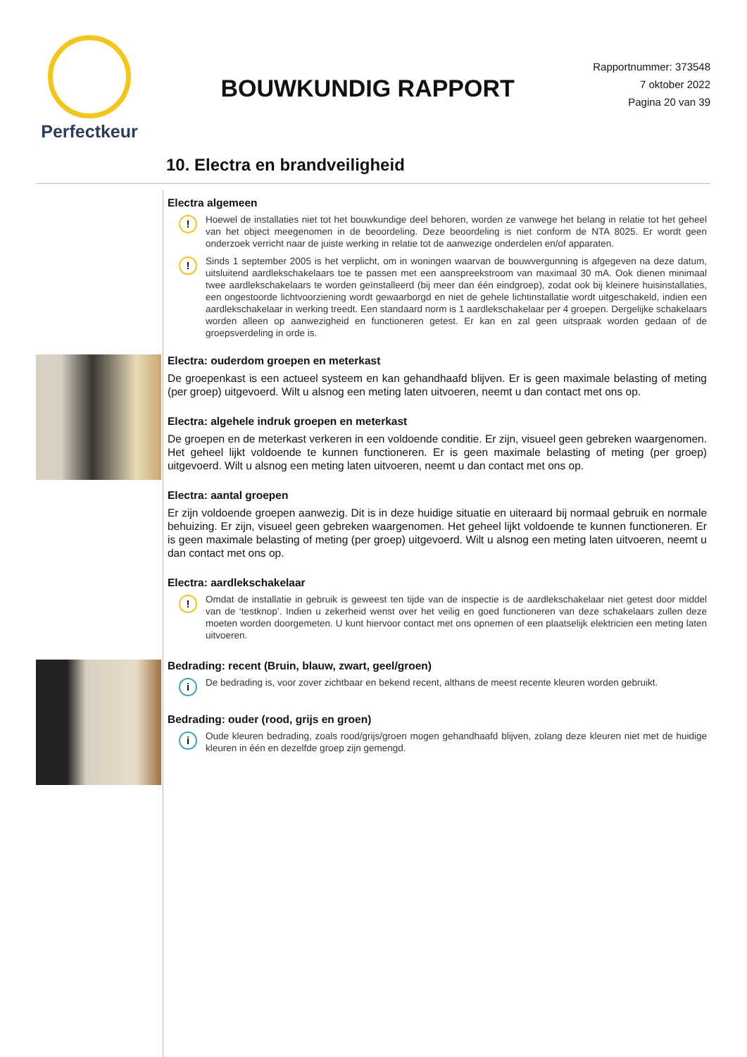Perfectkeur
BOUWKUNDIG RAPPORT
Rapportnummer: 373548
7 oktober 2022
Pagina 20 van 39
10. Electra en brandveiligheid
Electra algemeen
!
Hoewel de installaties niet tot het bouwkundige deel behoren, worden ze vanwege het belang in relatie tot het geheel van het object meegenomen in de beoordeling. Deze beoordeling is niet conform de NTA 8025. Er wordt geen onderzoek verricht naar de juiste werking in relatie tot de aanwezige onderdelen en/of apparaten.
!
Sinds 1 september 2005 is het verplicht, om in woningen waarvan de bouwvergunning is afgegeven na deze datum, uitsluitend aardlekschakelaars toe te passen met een aanspreekstroom van maximaal 30 mA. Ook dienen minimaal twee aardlekschakelaars te worden geïnstalleerd (bij meer dan één eindgroep), zodat ook bij kleinere huisinstallaties, een ongestoorde lichtvoorziening wordt gewaarborgd en niet de gehele lichtinstallatie wordt uitgeschakeld, indien een aardlekschakelaar in werking treedt. Een standaard norm is 1 aardlekschakelaar per 4 groepen. Dergelijke schakelaars worden alleen op aanwezigheid en functioneren getest. Er kan en zal geen uitspraak worden gedaan of de groepsverdeling in orde is.
Electra: ouderdom groepen en meterkast
De groepenkast is een actueel systeem en kan gehandhaafd blijven. Er is geen maximale belasting of meting (per groep) uitgevoerd. Wilt u alsnog een meting laten uitvoeren, neemt u dan contact met ons op.
Electra: algehele indruk groepen en meterkast
De groepen en de meterkast verkeren in een voldoende conditie. Er zijn, visueel geen gebreken waargenomen. Het geheel lijkt voldoende te kunnen functioneren. Er is geen maximale belasting of meting (per groep) uitgevoerd. Wilt u alsnog een meting laten uitvoeren, neemt u dan contact met ons op.
Electra: aantal groepen
Er zijn voldoende groepen aanwezig. Dit is in deze huidige situatie en uiteraard bij normaal gebruik en normale behuizing. Er zijn, visueel geen gebreken waargenomen. Het geheel lijkt voldoende te kunnen functioneren. Er is geen maximale belasting of meting (per groep) uitgevoerd. Wilt u alsnog een meting laten uitvoeren, neemt u dan contact met ons op.
Electra: aardlekschakelaar
!
Omdat de installatie in gebruik is geweest ten tijde van de inspectie is de aardlekschakelaar niet getest door middel van de ‘testknop’. Indien u zekerheid wenst over het veilig en goed functioneren van deze schakelaars zullen deze moeten worden doorgemeten. U kunt hiervoor contact met ons opnemen of een plaatselijk elektricien een meting laten uitvoeren.
Bedrading: recent (Bruin, blauw, zwart, geel/groen)
i
De bedrading is, voor zover zichtbaar en bekend recent, althans de meest recente kleuren worden gebruikt.
Bedrading: ouder (rood, grijs en groen)
i
Oude kleuren bedrading, zoals rood/grijs/groen mogen gehandhaafd blijven, zolang deze kleuren niet met de huidige kleuren in één en dezelfde groep zijn gemengd.